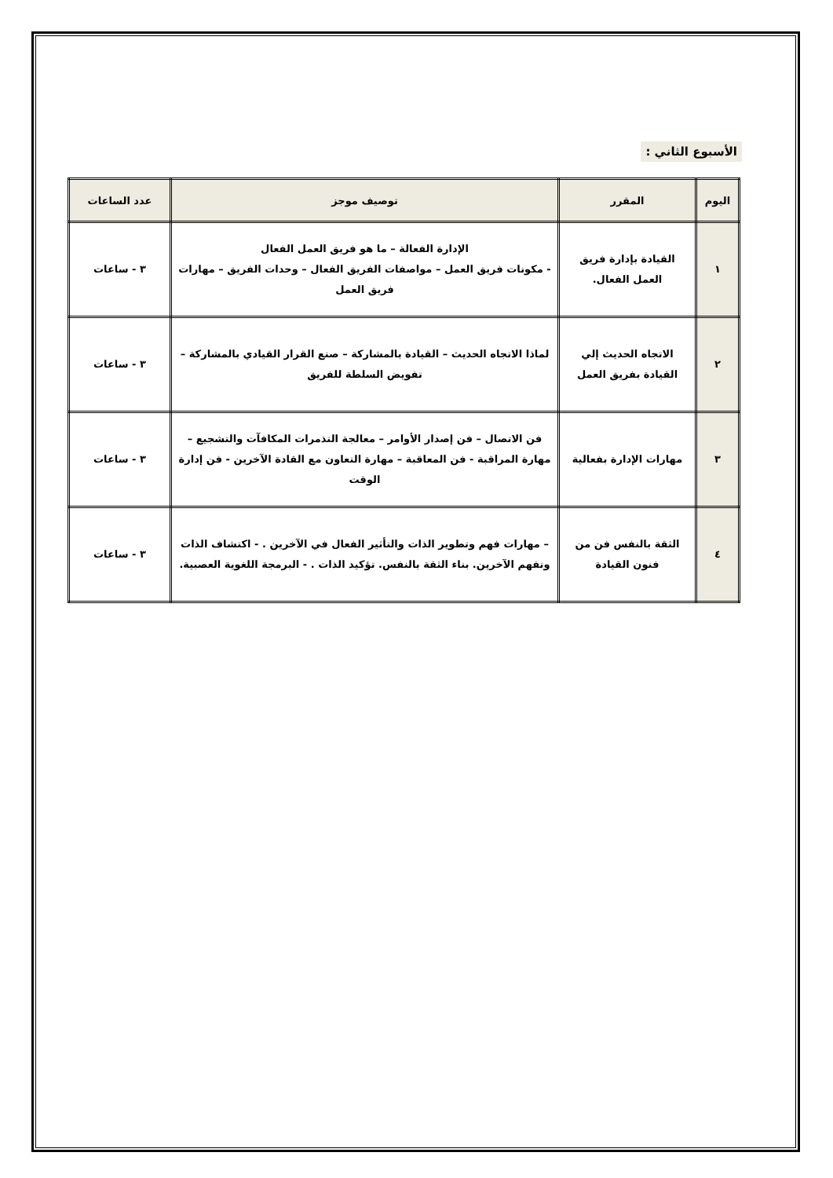الأسبوع الثاني :
| اليوم | المقرر | توصيف موجز | عدد الساعات |
| --- | --- | --- | --- |
| ١ | القيادة بإدارة فريق العمل الفعال. | الإدارة الفعالة – ما هو فريق العمل الفعال - مكونات فريق العمل – مواصفات الفريق الفعال – وحدات الفريق – مهارات فريق العمل | ٣ - ساعات |
| ٢ | الاتجاه الحديث إلي القيادة بفريق العمل | لماذا الاتجاه الحديث – القيادة بالمشاركة – صنع القرار القيادي بالمشاركة – تفويض السلطة للفريق | ٣ - ساعات |
| ٣ | مهارات الإدارة بفعالية | فن الاتصال – فن إصدار الأوامر – معالجة التذمرات المكافآت والتشجيع – مهارة المراقبة - فن المعاقبة – مهارة التعاون مع القادة الآخرين - فن إدارة الوقت | ٣ - ساعات |
| ٤ | الثقة بالنفس فن من فنون القيادة | – مهارات فهم وتطوير الذات والتأثير الفعال في الآخرين . - اكتشاف الذات وتفهم الآخرين. بناء الثقة بالنفس. تؤكيد الذات . - البرمجة اللغوية العصبية. | ٣ - ساعات |